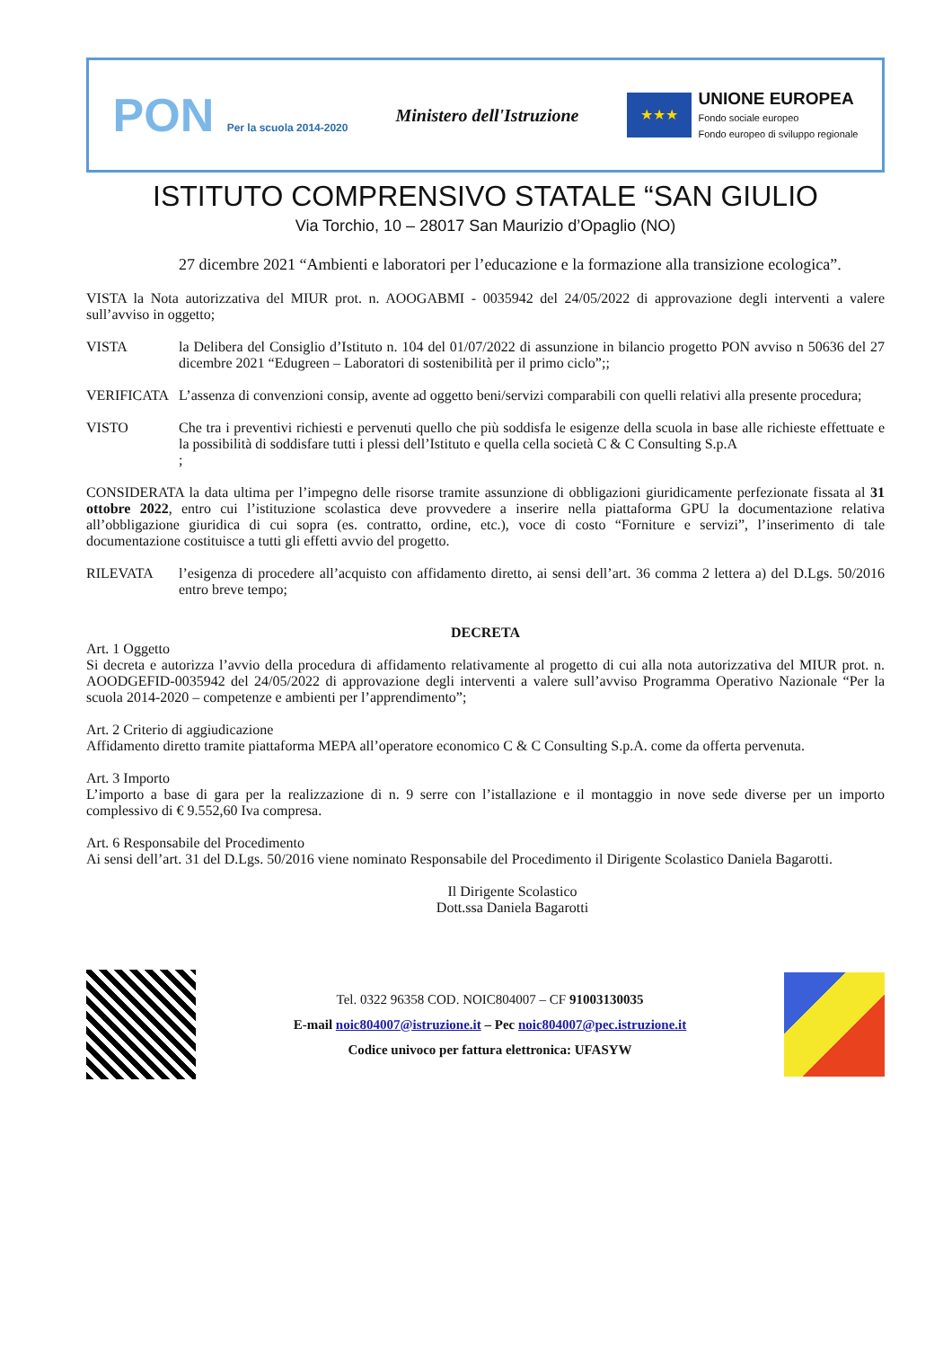PON Per la scuola 2014-2020
Ministero dell'Istruzione
★★★
UNIONE EUROPEA
Fondo sociale europeo
Fondo europeo di sviluppo regionale
ISTITUTO COMPRENSIVO STATALE “SAN GIULIO
Via Torchio, 10 – 28017 San Maurizio d’Opaglio (NO)
27 dicembre 2021 “Ambienti e laboratori per l’educazione e la formazione alla transizione ecologica”.
VISTA la Nota autorizzativa del MIUR prot. n. AOOGABMI - 0035942 del 24/05/2022 di approvazione degli interventi a valere sull’avviso in oggetto;
VISTA la Delibera del Consiglio d’Istituto n. 104 del 01/07/2022 di assunzione in bilancio progetto PON avviso n 50636 del 27 dicembre 2021 “Edugreen – Laboratori di sostenibilità per il primo ciclo”;;
VERIFICATA L’assenza di convenzioni consip, avente ad oggetto beni/servizi comparabili con quelli relativi alla presente procedura;
VISTO Che tra i preventivi richiesti e pervenuti quello che più soddisfa le esigenze della scuola in base alle richieste effettuate e la possibilità di soddisfare tutti i plessi dell’Istituto e quella cella società C & C Consulting S.p.A
;
CONSIDERATA la data ultima per l’impegno delle risorse tramite assunzione di obbligazioni giuridicamente perfezionate fissata al 31 ottobre 2022, entro cui l’istituzione scolastica deve provvedere a inserire nella piattaforma GPU la documentazione relativa all’obbligazione giuridica di cui sopra (es. contratto, ordine, etc.), voce di costo “Forniture e servizi”, l’inserimento di tale documentazione costituisce a tutti gli effetti avvio del progetto.
RILEVATA l’esigenza di procedere all’acquisto con affidamento diretto, ai sensi dell’art. 36 comma 2 lettera a) del D.Lgs. 50/2016 entro breve tempo;
DECRETA
Art. 1 Oggetto
Si decreta e autorizza l’avvio della procedura di affidamento relativamente al progetto di cui alla nota autorizzativa del MIUR prot. n. AOODGEFID-0035942 del 24/05/2022 di approvazione degli interventi a valere sull’avviso Programma Operativo Nazionale “Per la scuola 2014-2020 – competenze e ambienti per l’apprendimento”;
Art. 2 Criterio di aggiudicazione
Affidamento diretto tramite piattaforma MEPA all’operatore economico C & C Consulting S.p.A. come da offerta pervenuta.
Art. 3 Importo
L’importo a base di gara per la realizzazione di n. 9 serre con l’istallazione e il montaggio in nove sede diverse per un importo complessivo di € 9.552,60 Iva compresa.
Art. 6 Responsabile del Procedimento
Ai sensi dell’art. 31 del D.Lgs. 50/2016 viene nominato Responsabile del Procedimento il Dirigente Scolastico Daniela Bagarotti.
Il Dirigente Scolastico
Dott.ssa Daniela Bagarotti
Tel. 0322 96358 COD. NOIC804007 – CF 91003130035
E-mail noic804007@istruzione.it – Pec noic804007@pec.istruzione.it
Codice univoco per fattura elettronica: UFASYW